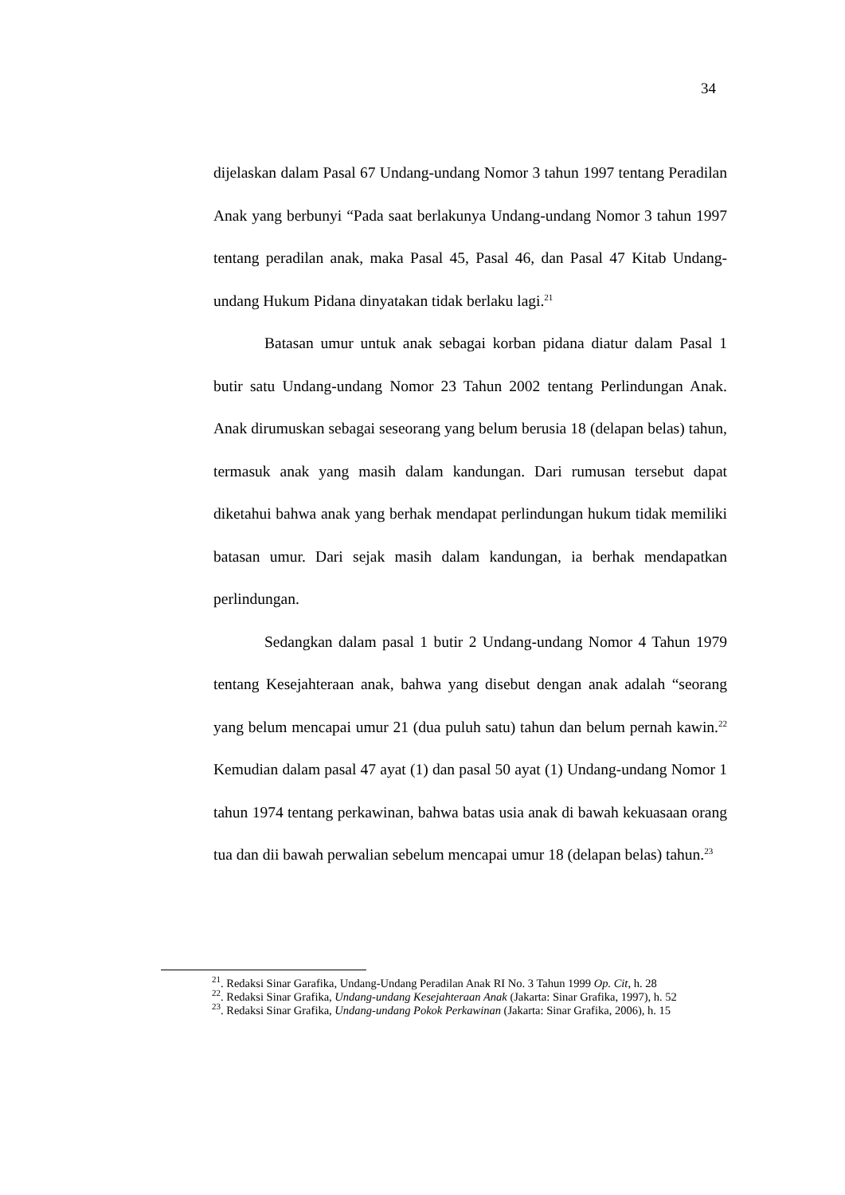34
dijelaskan dalam Pasal 67 Undang-undang Nomor 3 tahun 1997 tentang Peradilan Anak yang berbunyi “Pada saat berlakunya Undang-undang Nomor 3 tahun 1997 tentang peradilan anak, maka Pasal 45, Pasal 46, dan Pasal 47 Kitab Undang-undang Hukum Pidana dinyatakan tidak berlaku lagi.<sup>21</sup>
Batasan umur untuk anak sebagai korban pidana diatur dalam Pasal 1 butir satu Undang-undang Nomor 23 Tahun 2002 tentang Perlindungan Anak. Anak dirumuskan sebagai seseorang yang belum berusia 18 (delapan belas) tahun, termasuk anak yang masih dalam kandungan. Dari rumusan tersebut dapat diketahui bahwa anak yang berhak mendapat perlindungan hukum tidak memiliki batasan umur. Dari sejak masih dalam kandungan, ia berhak mendapatkan perlindungan.
Sedangkan dalam pasal 1 butir 2 Undang-undang Nomor 4 Tahun 1979 tentang Kesejahteraan anak, bahwa yang disebut dengan anak adalah “seorang yang belum mencapai umur 21 (dua puluh satu) tahun dan belum pernah kawin.<sup>22</sup> Kemudian dalam pasal 47 ayat (1) dan pasal 50 ayat (1) Undang-undang Nomor 1 tahun 1974 tentang perkawinan, bahwa batas usia anak di bawah kekuasaan orang tua dan dii bawah perwalian sebelum mencapai umur 18 (delapan belas) tahun.<sup>23</sup>
<sup>21</sup>. Redaksi Sinar Garafika, Undang-Undang Peradilan Anak RI No. 3 Tahun 1999 Op. Cit, h. 28
<sup>22</sup>. Redaksi Sinar Grafika, Undang-undang Kesejahteraan Anak (Jakarta: Sinar Grafika, 1997), h. 52
<sup>23</sup>. Redaksi Sinar Grafika, Undang-undang Pokok Perkawinan (Jakarta: Sinar Grafika, 2006), h. 15